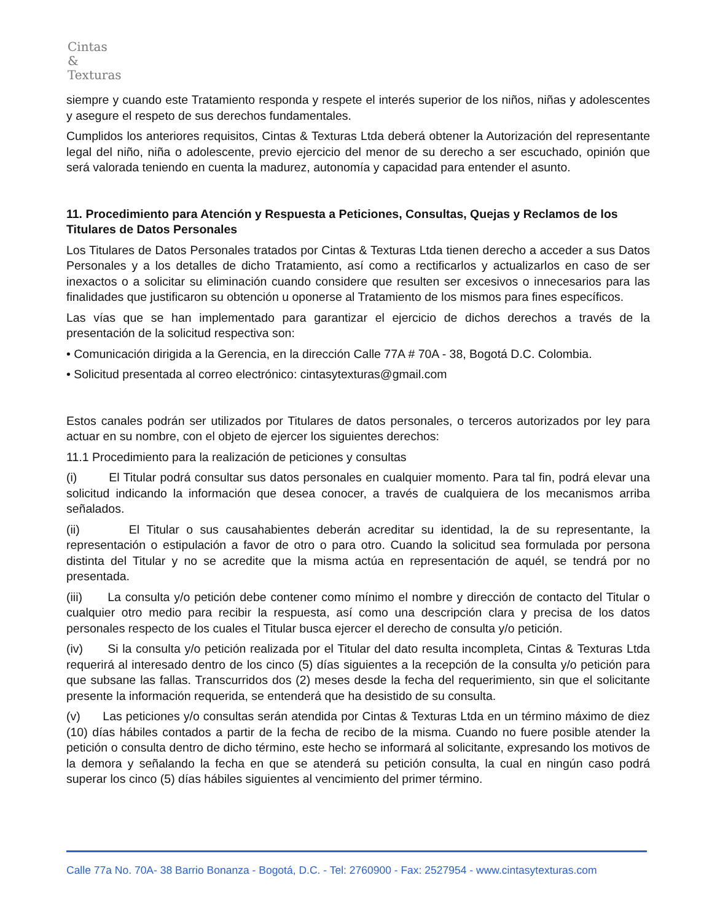Cintas
&
Texturas
siempre y cuando este Tratamiento responda y respete el interés superior de los niños, niñas y adolescentes y asegure el respeto de sus derechos fundamentales.
Cumplidos los anteriores requisitos, Cintas & Texturas Ltda deberá obtener la Autorización del representante legal del niño, niña o adolescente, previo ejercicio del menor de su derecho a ser escuchado, opinión que será valorada teniendo en cuenta la madurez, autonomía y capacidad para entender el asunto.
11. Procedimiento para Atención y Respuesta a Peticiones, Consultas, Quejas y Reclamos de los Titulares de Datos Personales
Los Titulares de Datos Personales tratados por Cintas & Texturas Ltda tienen derecho a acceder a sus Datos Personales y a los detalles de dicho Tratamiento, así como a rectificarlos y actualizarlos en caso de ser inexactos o a solicitar su eliminación cuando considere que resulten ser excesivos o innecesarios para las finalidades que justificaron su obtención u oponerse al Tratamiento de los mismos para fines específicos.
Las vías que se han implementado para garantizar el ejercicio de dichos derechos a través de la presentación de la solicitud respectiva son:
• Comunicación dirigida a la Gerencia, en la dirección Calle 77A # 70A - 38, Bogotá D.C. Colombia.
• Solicitud presentada al correo electrónico: cintasytexturas@gmail.com
Estos canales podrán ser utilizados por Titulares de datos personales, o terceros autorizados por ley para actuar en su nombre, con el objeto de ejercer los siguientes derechos:
11.1 Procedimiento para la realización de peticiones y consultas
(i) El Titular podrá consultar sus datos personales en cualquier momento. Para tal fin, podrá elevar una solicitud indicando la información que desea conocer, a través de cualquiera de los mecanismos arriba señalados.
(ii) El Titular o sus causahabientes deberán acreditar su identidad, la de su representante, la representación o estipulación a favor de otro o para otro. Cuando la solicitud sea formulada por persona distinta del Titular y no se acredite que la misma actúa en representación de aquél, se tendrá por no presentada.
(iii) La consulta y/o petición debe contener como mínimo el nombre y dirección de contacto del Titular o cualquier otro medio para recibir la respuesta, así como una descripción clara y precisa de los datos personales respecto de los cuales el Titular busca ejercer el derecho de consulta y/o petición.
(iv) Si la consulta y/o petición realizada por el Titular del dato resulta incompleta, Cintas & Texturas Ltda requerirá al interesado dentro de los cinco (5) días siguientes a la recepción de la consulta y/o petición para que subsane las fallas. Transcurridos dos (2) meses desde la fecha del requerimiento, sin que el solicitante presente la información requerida, se entenderá que ha desistido de su consulta.
(v) Las peticiones y/o consultas serán atendida por Cintas & Texturas Ltda en un término máximo de diez (10) días hábiles contados a partir de la fecha de recibo de la misma. Cuando no fuere posible atender la petición o consulta dentro de dicho término, este hecho se informará al solicitante, expresando los motivos de la demora y señalando la fecha en que se atenderá su petición consulta, la cual en ningún caso podrá superar los cinco (5) días hábiles siguientes al vencimiento del primer término.
Calle 77a No. 70A- 38 Barrio Bonanza - Bogotá, D.C. - Tel: 2760900 - Fax: 2527954 - www.cintasytexturas.com